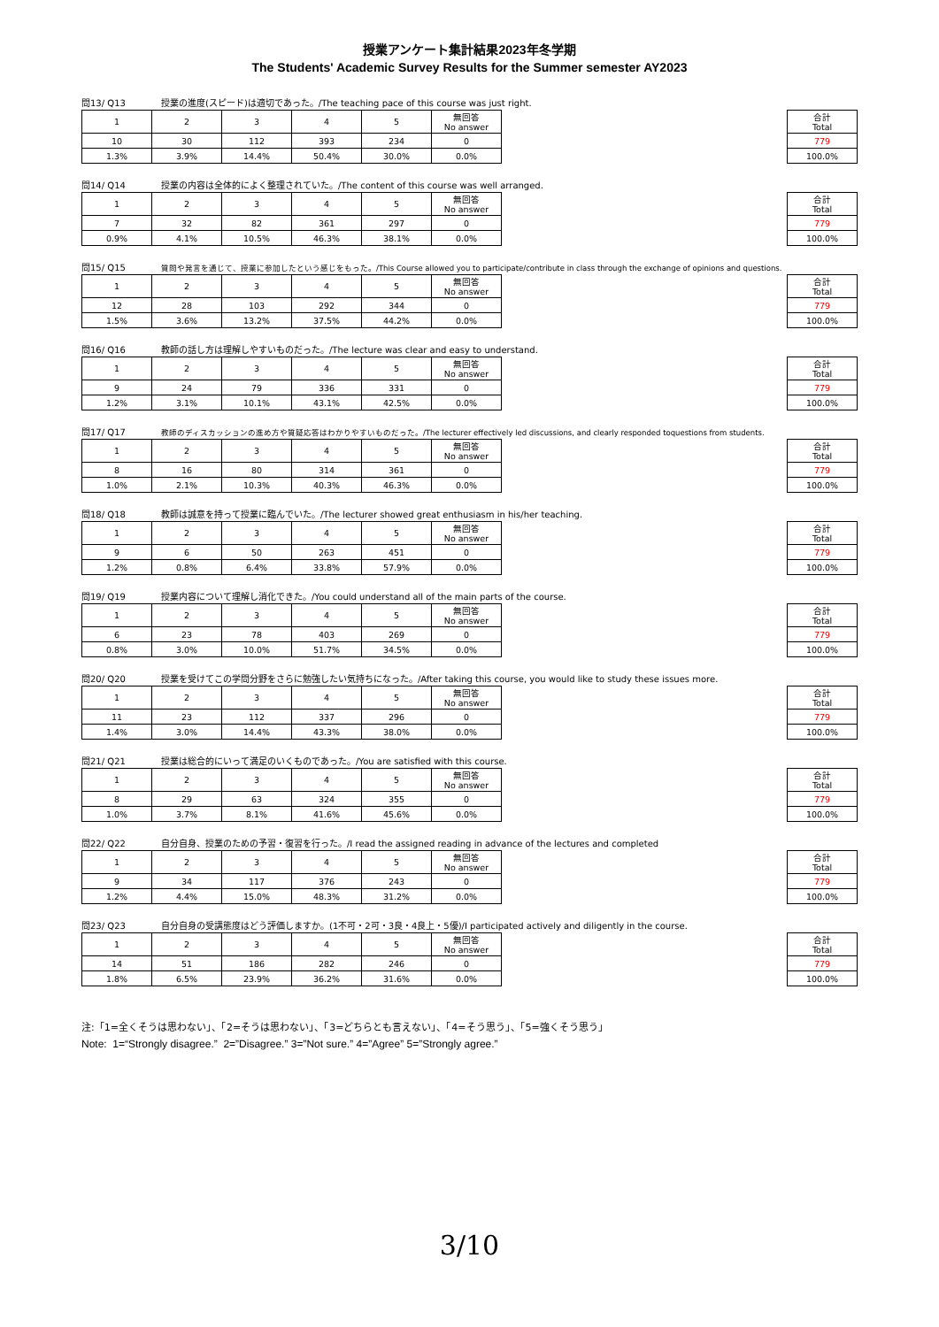授業アンケート集計結果2023年冬学期
The Students' Academic Survey Results for the Summer semester AY2023
問13/ Q13 授業の進度(スピード)は適切であった。/The teaching pace of this course was just right.
| 1 | 2 | 3 | 4 | 5 | 無回答 No answer |
| 10 | 30 | 112 | 393 | 234 | 0 |
| 1.3% | 3.9% | 14.4% | 50.4% | 30.0% | 0.0% |
| 合計 Total |
| 779 |
| 100.0% |
問14/ Q14 授業の内容は全体的によく整理されていた。/The content of this course was well arranged.
| 1 | 2 | 3 | 4 | 5 | 無回答 No answer |
| 7 | 32 | 82 | 361 | 297 | 0 |
| 0.9% | 4.1% | 10.5% | 46.3% | 38.1% | 0.0% |
| 合計 Total |
| 779 |
| 100.0% |
問15/ Q15 質問や発言を通じて、授業に参加したという感じをもった。/This Course allowed you to participate/contribute in class through the exchange of opinions and questions.
| 1 | 2 | 3 | 4 | 5 | 無回答 No answer |
| 12 | 28 | 103 | 292 | 344 | 0 |
| 1.5% | 3.6% | 13.2% | 37.5% | 44.2% | 0.0% |
| 合計 Total |
| 779 |
| 100.0% |
問16/ Q16 教師の話し方は理解しやすいものだった。/The lecture was clear and easy to understand.
| 1 | 2 | 3 | 4 | 5 | 無回答 No answer |
| 9 | 24 | 79 | 336 | 331 | 0 |
| 1.2% | 3.1% | 10.1% | 43.1% | 42.5% | 0.0% |
| 合計 Total |
| 779 |
| 100.0% |
問17/ Q17 教師のディスカッションの進め方や質疑応答はわかりやすいものだった。/The lecturer effectively led discussions, and clearly responded toquestions from students.
| 1 | 2 | 3 | 4 | 5 | 無回答 No answer |
| 8 | 16 | 80 | 314 | 361 | 0 |
| 1.0% | 2.1% | 10.3% | 40.3% | 46.3% | 0.0% |
| 合計 Total |
| 779 |
| 100.0% |
問18/ Q18 教師は誠意を持って授業に臨んでいた。/The lecturer showed great enthusiasm in his/her teaching.
| 1 | 2 | 3 | 4 | 5 | 無回答 No answer |
| 9 | 6 | 50 | 263 | 451 | 0 |
| 1.2% | 0.8% | 6.4% | 33.8% | 57.9% | 0.0% |
| 合計 Total |
| 779 |
| 100.0% |
問19/ Q19 授業内容について理解し消化できた。/You could understand all of the main parts of the course.
| 1 | 2 | 3 | 4 | 5 | 無回答 No answer |
| 6 | 23 | 78 | 403 | 269 | 0 |
| 0.8% | 3.0% | 10.0% | 51.7% | 34.5% | 0.0% |
| 合計 Total |
| 779 |
| 100.0% |
問20/ Q20 授業を受けてこの学問分野をさらに勉強したい気持ちになった。/After taking this course, you would like to study these issues more.
| 1 | 2 | 3 | 4 | 5 | 無回答 No answer |
| 11 | 23 | 112 | 337 | 296 | 0 |
| 1.4% | 3.0% | 14.4% | 43.3% | 38.0% | 0.0% |
| 合計 Total |
| 779 |
| 100.0% |
問21/ Q21 授業は総合的にいって満足のいくものであった。/You are satisfied with this course.
| 1 | 2 | 3 | 4 | 5 | 無回答 No answer |
| 8 | 29 | 63 | 324 | 355 | 0 |
| 1.0% | 3.7% | 8.1% | 41.6% | 45.6% | 0.0% |
| 合計 Total |
| 779 |
| 100.0% |
問22/ Q22 自分自身、授業のための予習・復習を行った。/I read the assigned reading in advance of the lectures and completed
| 1 | 2 | 3 | 4 | 5 | 無回答 No answer |
| 9 | 34 | 117 | 376 | 243 | 0 |
| 1.2% | 4.4% | 15.0% | 48.3% | 31.2% | 0.0% |
| 合計 Total |
| 779 |
| 100.0% |
問23/ Q23 自分自身の受講態度はどう評価しますか。(1不可・2可・3良・4良上・5優)/I participated actively and diligently in the course.
| 1 | 2 | 3 | 4 | 5 | 無回答 No answer |
| 14 | 51 | 186 | 282 | 246 | 0 |
| 1.8% | 6.5% | 23.9% | 36.2% | 31.6% | 0.0% |
| 合計 Total |
| 779 |
| 100.0% |
注:「1=全くそうは思わない」、「2=そうは思わない」、「3=どちらとも言えない」、「4=そう思う」、「5=強くそう思う」
Note: 1=“Strongly disagree.” 2=”Disagree.” 3=”Not sure.” 4=”Agree” 5=”Strongly agree.”
3/10